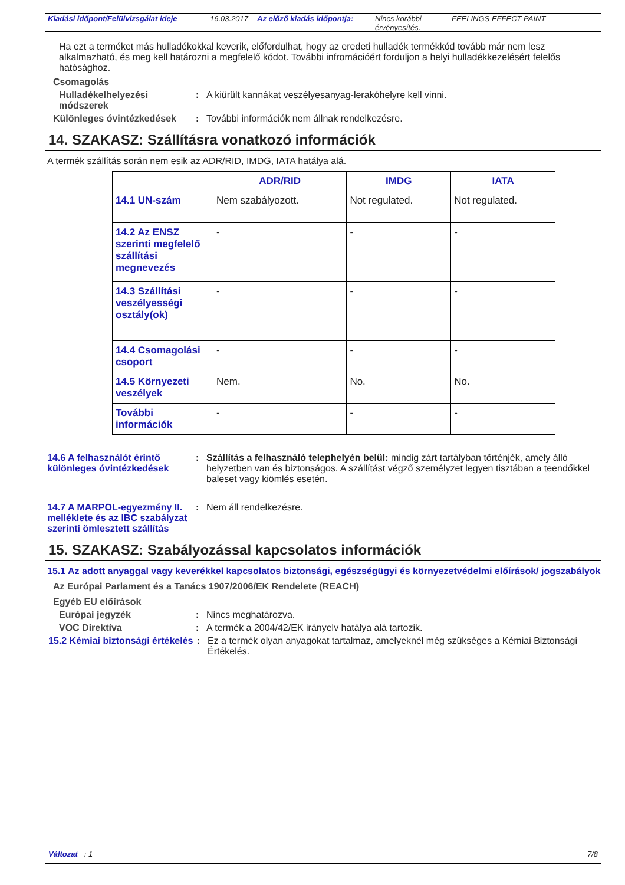Kiadási időpont/Felülvizsgálat ideje
16.03.2017 Az előző kiadás időpontja:
Nincs korábbi érvényesítés.
FEELINGS EFFECT PAINT
Ha ezt a terméket más hulladékokkal keverik, előfordulhat, hogy az eredeti hulladék termékkód tovább már nem lesz alkalmazható, és meg kell határozni a megfelelő kódot. További infromációért forduljon a helyi hulladékkezelésért felelős hatósághoz.
Csomagolás
Hulladékelhelyezési módszerek
: A kiürült kannákat veszélyesanyag-lerakóhelyre kell vinni.
Különleges óvintézkedések : További információk nem állnak rendelkezésre.
14. SZAKASZ: Szállításra vonatkozó információk
A termék szállítás során nem esik az ADR/RID, IMDG, IATA hatálya alá.
| | ADR/RID | IMDG | IATA |
| --- | --- | --- | --- |
| 14.1 UN-szám | Nem szabályozott. | Not regulated. | Not regulated. |
| 14.2 Az ENSZ szerinti megfelelő szállítási megnevezés | - | - | - |
| 14.3 Szállítási veszélyességi osztály(ok) | - | - | - |
| 14.4 Csomagolási csoport | - | - | - |
| 14.5 Környezeti veszélyek | Nem. | No. | No. |
| További információk | - | - | - |
14.6 A felhasználót érintő különleges óvintézkedések
: Szállítás a felhasználó telephelyén belül: mindig zárt tartályban történjék, amely álló helyzetben van és biztonságos. A szállítást végző személyzet legyen tisztában a teendőkkel baleset vagy kiömlés esetén.
14.7 A MARPOL-egyezmény II. melléklete és az IBC szabályzat szerinti ömlesztett szállítás
: Nem áll rendelkezésre.
15. SZAKASZ: Szabályozással kapcsolatos információk
15.1 Az adott anyaggal vagy keverékkel kapcsolatos biztonsági, egészségügyi és környezetvédelmi előírások/ jogszabályok
Az Európai Parlament és a Tanács 1907/2006/EK Rendelete (REACH)
Egyéb EU előírások
Európai jegyzék : Nincs meghatározva.
VOC Direktíva : A termék a 2004/42/EK irányelv hatálya alá tartozik.
15.2 Kémiai biztonsági értékelés
: Ez a termék olyan anyagokat tartalmaz, amelyeknél még szükséges a Kémiai Biztonsági Értékelés.
Változat : 1 7/8